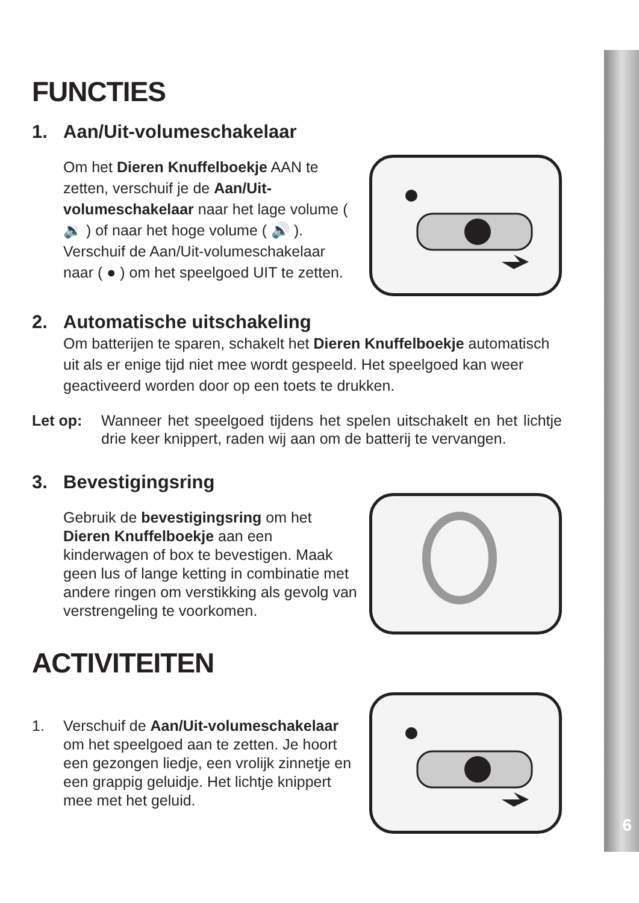6
FUNCTIES
1. Aan/Uit-volumeschakelaar
Om het Dieren Knuffelboekje AAN te zetten, verschuif je de Aan/Uit-volumeschakelaar naar het lage volume ( 🔉 ) of naar het hoge volume ( 🔊 ). Verschuif de Aan/Uit-volumeschakelaar naar ( ● ) om het speelgoed UIT te zetten.
2. Automatische uitschakeling
Om batterijen te sparen, schakelt het Dieren Knuffelboekje automatisch uit als er enige tijd niet mee wordt gespeeld. Het speelgoed kan weer geactiveerd worden door op een toets te drukken.
Let op: Wanneer het speelgoed tijdens het spelen uitschakelt en het lichtje drie keer knippert, raden wij aan om de batterij te vervangen.
3. Bevestigingsring
Gebruik de bevestigingsring om het Dieren Knuffelboekje aan een kinderwagen of box te bevestigen. Maak geen lus of lange ketting in combinatie met andere ringen om verstikking als gevolg van verstrengeling te voorkomen.
ACTIVITEITEN
1. Verschuif de Aan/Uit-volumeschakelaar om het speelgoed aan te zetten. Je hoort een gezongen liedje, een vrolijk zinnetje en een grappig geluidje. Het lichtje knippert mee met het geluid.